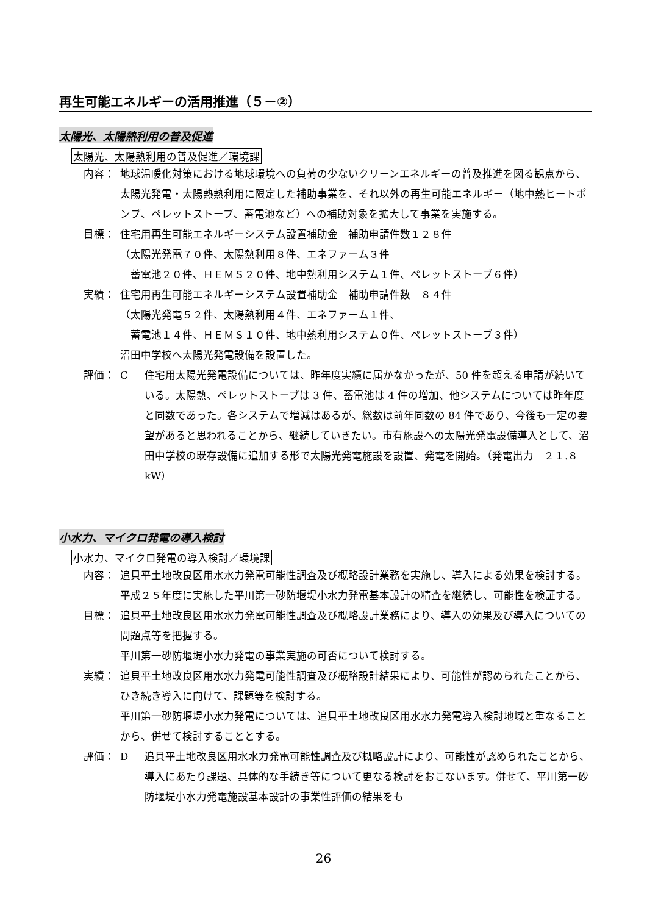再生可能エネルギーの活用推進（５－②）
太陽光、太陽熱利用の普及促進
太陽光、太陽熱利用の普及促進／環境課
内容： 地球温暖化対策における地球環境への負荷の少ないクリーンエネルギーの普及推進を図る観点から、太陽光発電・太陽熱熱利用に限定した補助事業を、それ以外の再生可能エネルギー（地中熱ヒートポンプ、ペレットストーブ、蓄電池など）への補助対象を拡大して事業を実施する。
目標： 住宅用再生可能エネルギーシステム設置補助金　補助申請件数１２８件
（太陽光発電７０件、太陽熱利用８件、エネファーム３件
　蓄電池２０件、ＨＥＭＳ２０件、地中熱利用システム１件、ペレットストーブ６件）
実績： 住宅用再生可能エネルギーシステム設置補助金　補助申請件数　８４件
（太陽光発電５２件、太陽熱利用４件、エネファーム１件、
　蓄電池１４件、ＨＥＭＳ１０件、地中熱利用システム０件、ペレットストーブ３件）
沼田中学校へ太陽光発電設備を設置した。
評価： C 住宅用太陽光発電設備については、昨年度実績に届かなかったが、50 件を超える申請が続いている。太陽熱、ペレットストーブは 3 件、蓄電池は 4 件の増加、他システムについては昨年度と同数であった。各システムで増減はあるが、総数は前年同数の 84 件であり、今後も一定の要望があると思われることから、継続していきたい。市有施設への太陽光発電設備導入として、沼田中学校の既存設備に追加する形で太陽光発電施設を設置、発電を開始。（発電出力　２１.８kW）
小水力、マイクロ発電の導入検討
小水力、マイクロ発電の導入検討／環境課
内容： 追貝平土地改良区用水水力発電可能性調査及び概略設計業務を実施し、導入による効果を検討する。
平成２５年度に実施した平川第一砂防堰堤小水力発電基本設計の精査を継続し、可能性を検証する。
目標： 追貝平土地改良区用水水力発電可能性調査及び概略設計業務により、導入の効果及び導入についての問題点等を把握する。
平川第一砂防堰堤小水力発電の事業実施の可否について検討する。
実績： 追貝平土地改良区用水水力発電可能性調査及び概略設計結果により、可能性が認められたことから、ひき続き導入に向けて、課題等を検討する。
平川第一砂防堰堤小水力発電については、追貝平土地改良区用水水力発電導入検討地域と重なることから、併せて検討することとする。
評価： D 追貝平土地改良区用水水力発電可能性調査及び概略設計により、可能性が認められたことから、導入にあたり課題、具体的な手続き等について更なる検討をおこないます。併せて、平川第一砂防堰堤小水力発電施設基本設計の事業性評価の結果をも
26